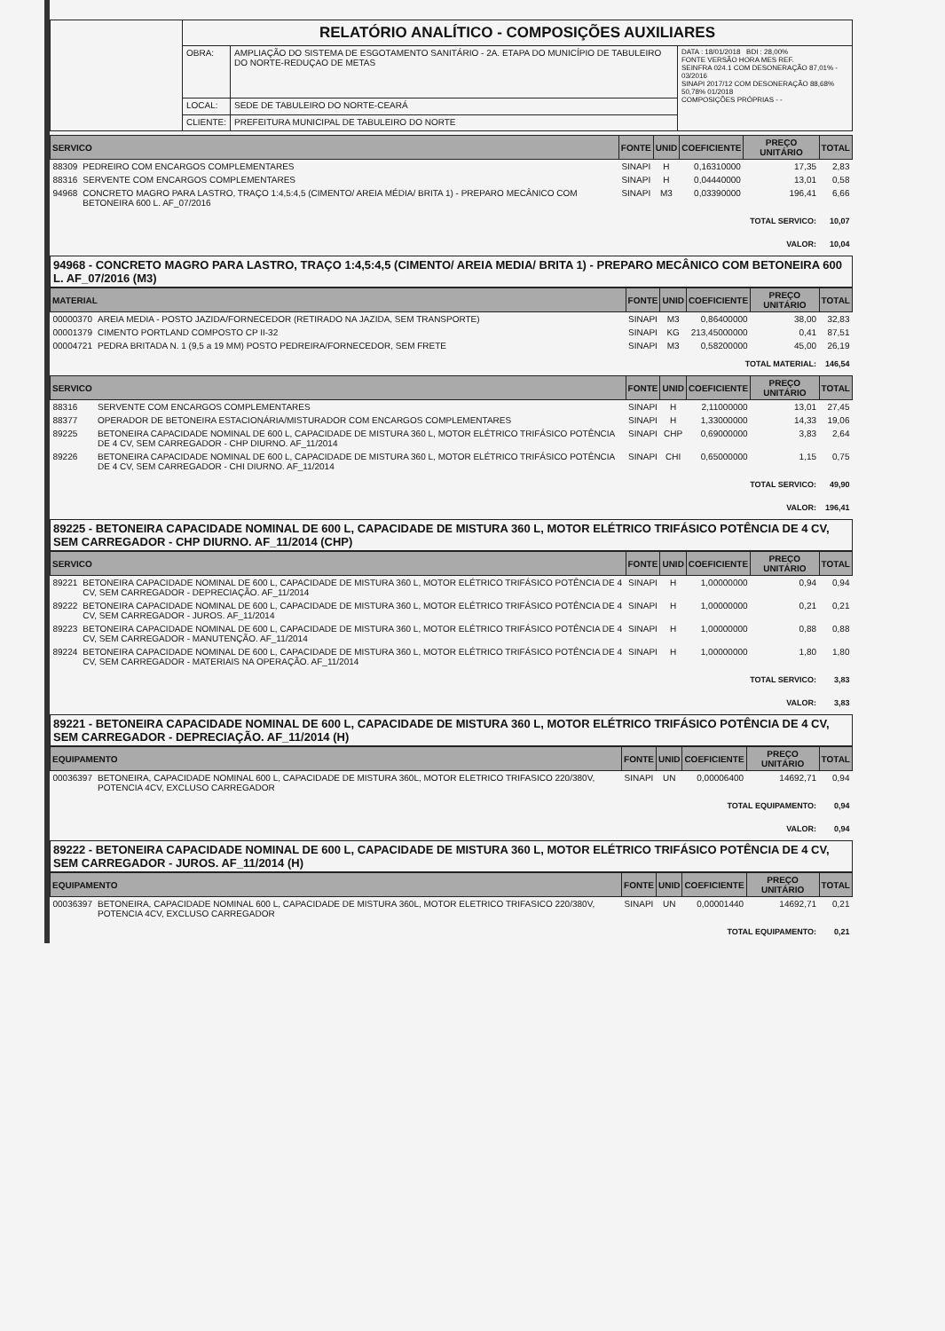| | RELATÓRIO ANALÍTICO - COMPOSIÇÕES AUXILIARES | | |
| | OBRA: | AMPLIAÇÃO DO SISTEMA DE ESGOTAMENTO SANITÁRIO - 2A. ETAPA DO MUNICÍPIO DE TABULEIRO DO NORTE-REDUÇAO DE METAS | DATA : 18/01/2018 BDI : 28,00% FONTE VERSÃO HORA MES REF. SEINFRA 024.1 COM DESONERAÇÃO 87,01% - 03/2016 SINAPI 2017/12 COM DESONERAÇÃO 88,68% 50,78% 01/2018 COMPOSIÇÕES PRÓPRIAS - - |
| | LOCAL: | SEDE DE TABULEIRO DO NORTE-CEARÁ | |
| | CLIENTE: | PREFEITURA MUNICIPAL DE TABULEIRO DO NORTE | |
| SERVICO | | FONTE | UNID | COEFICIENTE | PREÇO UNITÁRIO | TOTAL |
| --- | --- | --- | --- | --- | --- | --- |
| 88309 | PEDREIRO COM ENCARGOS COMPLEMENTARES | SINAPI | H | 0,16310000 | 17,35 | 2,83 |
| 88316 | SERVENTE COM ENCARGOS COMPLEMENTARES | SINAPI | H | 0,04440000 | 13,01 | 0,58 |
| 94968 | CONCRETO MAGRO PARA LASTRO, TRAÇO 1:4,5:4,5 (CIMENTO/ AREIA MÉDIA/ BRITA 1) - PREPARO MECÂNICO COM BETONEIRA 600 L. AF_07/2016 | SINAPI | M3 | 0,03390000 | 196,41 | 6,66 |
| TOTAL SERVICO: | | | | | | 10,07 |
| VALOR: | | | | | | 10,04 |
94968 - CONCRETO MAGRO PARA LASTRO, TRAÇO 1:4,5:4,5 (CIMENTO/ AREIA MEDIA/ BRITA 1) - PREPARO MECÂNICO COM BETONEIRA 600 L. AF_07/2016 (M3)
| MATERIAL | | FONTE | UNID | COEFICIENTE | PREÇO UNITÁRIO | TOTAL |
| --- | --- | --- | --- | --- | --- | --- |
| 00000370 | AREIA MEDIA - POSTO JAZIDA/FORNECEDOR (RETIRADO NA JAZIDA, SEM TRANSPORTE) | SINAPI | M3 | 0,86400000 | 38,00 | 32,83 |
| 00001379 | CIMENTO PORTLAND COMPOSTO CP II-32 | SINAPI | KG | 213,45000000 | 0,41 | 87,51 |
| 00004721 | PEDRA BRITADA N. 1 (9,5 a 19 MM) POSTO PEDREIRA/FORNECEDOR, SEM FRETE | SINAPI | M3 | 0,58200000 | 45,00 | 26,19 |
| TOTAL MATERIAL: | | | | | | 146,54 |
| SERVICO | | FONTE | UNID | COEFICIENTE | PREÇO UNITÁRIO | TOTAL |
| 88316 | SERVENTE COM ENCARGOS COMPLEMENTARES | SINAPI | H | 2,11000000 | 13,01 | 27,45 |
| 88377 | OPERADOR DE BETONEIRA ESTACIONÁRIA/MISTURADOR COM ENCARGOS COMPLEMENTARES | SINAPI | H | 1,33000000 | 14,33 | 19,06 |
| 89225 | BETONEIRA CAPACIDADE NOMINAL DE 600 L, CAPACIDADE DE MISTURA 360 L, MOTOR ELÉTRICO TRIFÁSICO POTÊNCIA DE 4 CV, SEM CARREGADOR - CHP DIURNO. AF_11/2014 | SINAPI | CHP | 0,69000000 | 3,83 | 2,64 |
| 89226 | BETONEIRA CAPACIDADE NOMINAL DE 600 L, CAPACIDADE DE MISTURA 360 L, MOTOR ELÉTRICO TRIFÁSICO POTÊNCIA DE 4 CV, SEM CARREGADOR - CHI DIURNO. AF_11/2014 | SINAPI | CHI | 0,65000000 | 1,15 | 0,75 |
| TOTAL SERVICO: | | | | | | 49,90 |
| VALOR: | | | | | | 196,41 |
89225 - BETONEIRA CAPACIDADE NOMINAL DE 600 L, CAPACIDADE DE MISTURA 360 L, MOTOR ELÉTRICO TRIFÁSICO POTÊNCIA DE 4 CV, SEM CARREGADOR - CHP DIURNO. AF_11/2014 (CHP)
| SERVICO | | FONTE | UNID | COEFICIENTE | PREÇO UNITÁRIO | TOTAL |
| --- | --- | --- | --- | --- | --- | --- |
| 89221 | BETONEIRA CAPACIDADE NOMINAL DE 600 L, CAPACIDADE DE MISTURA 360 L, MOTOR ELÉTRICO TRIFÁSICO POTÊNCIA DE 4 CV, SEM CARREGADOR - DEPRECIAÇÃO. AF_11/2014 | SINAPI | H | 1,00000000 | 0,94 | 0,94 |
| 89222 | BETONEIRA CAPACIDADE NOMINAL DE 600 L, CAPACIDADE DE MISTURA 360 L, MOTOR ELÉTRICO TRIFÁSICO POTÊNCIA DE 4 CV, SEM CARREGADOR - JUROS. AF_11/2014 | SINAPI | H | 1,00000000 | 0,21 | 0,21 |
| 89223 | BETONEIRA CAPACIDADE NOMINAL DE 600 L, CAPACIDADE DE MISTURA 360 L, MOTOR ELÉTRICO TRIFÁSICO POTÊNCIA DE 4 CV, SEM CARREGADOR - MANUTENÇÃO. AF_11/2014 | SINAPI | H | 1,00000000 | 0,88 | 0,88 |
| 89224 | BETONEIRA CAPACIDADE NOMINAL DE 600 L, CAPACIDADE DE MISTURA 360 L, MOTOR ELÉTRICO TRIFÁSICO POTÊNCIA DE 4 CV, SEM CARREGADOR - MATERIAIS NA OPERAÇÃO. AF_11/2014 | SINAPI | H | 1,00000000 | 1,80 | 1,80 |
| TOTAL SERVICO: | | | | | | 3,83 |
| VALOR: | | | | | | 3,83 |
89221 - BETONEIRA CAPACIDADE NOMINAL DE 600 L, CAPACIDADE DE MISTURA 360 L, MOTOR ELÉTRICO TRIFÁSICO POTÊNCIA DE 4 CV, SEM CARREGADOR - DEPRECIAÇÃO. AF_11/2014 (H)
| EQUIPAMENTO | | FONTE | UNID | COEFICIENTE | PREÇO UNITÁRIO | TOTAL |
| --- | --- | --- | --- | --- | --- | --- |
| 00036397 | BETONEIRA, CAPACIDADE NOMINAL 600 L, CAPACIDADE DE MISTURA 360L, MOTOR ELETRICO TRIFASICO 220/380V, POTENCIA 4CV, EXCLUSO CARREGADOR | SINAPI | UN | 0,00006400 | 14692,71 | 0,94 |
| TOTAL EQUIPAMENTO: | | | | | | 0,94 |
| VALOR: | | | | | | 0,94 |
89222 - BETONEIRA CAPACIDADE NOMINAL DE 600 L, CAPACIDADE DE MISTURA 360 L, MOTOR ELÉTRICO TRIFÁSICO POTÊNCIA DE 4 CV, SEM CARREGADOR - JUROS. AF_11/2014 (H)
| EQUIPAMENTO | | FONTE | UNID | COEFICIENTE | PREÇO UNITÁRIO | TOTAL |
| --- | --- | --- | --- | --- | --- | --- |
| 00036397 | BETONEIRA, CAPACIDADE NOMINAL 600 L, CAPACIDADE DE MISTURA 360L, MOTOR ELETRICO TRIFASICO 220/380V, POTENCIA 4CV, EXCLUSO CARREGADOR | SINAPI | UN | 0,00001440 | 14692,71 | 0,21 |
| TOTAL EQUIPAMENTO: | | | | | | 0,21 |